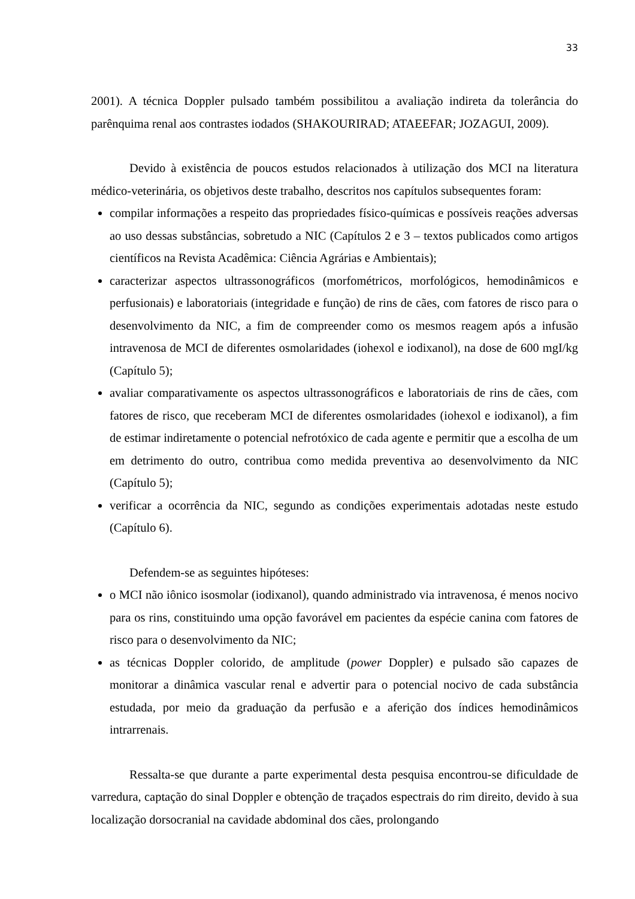33
2001). A técnica Doppler pulsado também possibilitou a avaliação indireta da tolerância do parênquima renal aos contrastes iodados (SHAKOURIRAD; ATAEEFAR; JOZAGUI, 2009).
Devido à existência de poucos estudos relacionados à utilização dos MCI na literatura médico-veterinária, os objetivos deste trabalho, descritos nos capítulos subsequentes foram:
compilar informações a respeito das propriedades físico-químicas e possíveis reações adversas ao uso dessas substâncias, sobretudo a NIC (Capítulos 2 e 3 – textos publicados como artigos científicos na Revista Acadêmica: Ciência Agrárias e Ambientais);
caracterizar aspectos ultrassonográficos (morfométricos, morfológicos, hemodinâmicos e perfusionais) e laboratoriais (integridade e função) de rins de cães, com fatores de risco para o desenvolvimento da NIC, a fim de compreender como os mesmos reagem após a infusão intravenosa de MCI de diferentes osmolaridades (iohexol e iodixanol), na dose de 600 mgI/kg (Capítulo 5);
avaliar comparativamente os aspectos ultrassonográficos e laboratoriais de rins de cães, com fatores de risco, que receberam MCI de diferentes osmolaridades (iohexol e iodixanol), a fim de estimar indiretamente o potencial nefrotóxico de cada agente e permitir que a escolha de um em detrimento do outro, contribua como medida preventiva ao desenvolvimento da NIC (Capítulo 5);
verificar a ocorrência da NIC, segundo as condições experimentais adotadas neste estudo (Capítulo 6).
Defendem-se as seguintes hipóteses:
o MCI não iônico isosmolar (iodixanol), quando administrado via intravenosa, é menos nocivo para os rins, constituindo uma opção favorável em pacientes da espécie canina com fatores de risco para o desenvolvimento da NIC;
as técnicas Doppler colorido, de amplitude (power Doppler) e pulsado são capazes de monitorar a dinâmica vascular renal e advertir para o potencial nocivo de cada substância estudada, por meio da graduação da perfusão e a aferição dos índices hemodinâmicos intrarrenais.
Ressalta-se que durante a parte experimental desta pesquisa encontrou-se dificuldade de varredura, captação do sinal Doppler e obtenção de traçados espectrais do rim direito, devido à sua localização dorsocranial na cavidade abdominal dos cães, prolongando